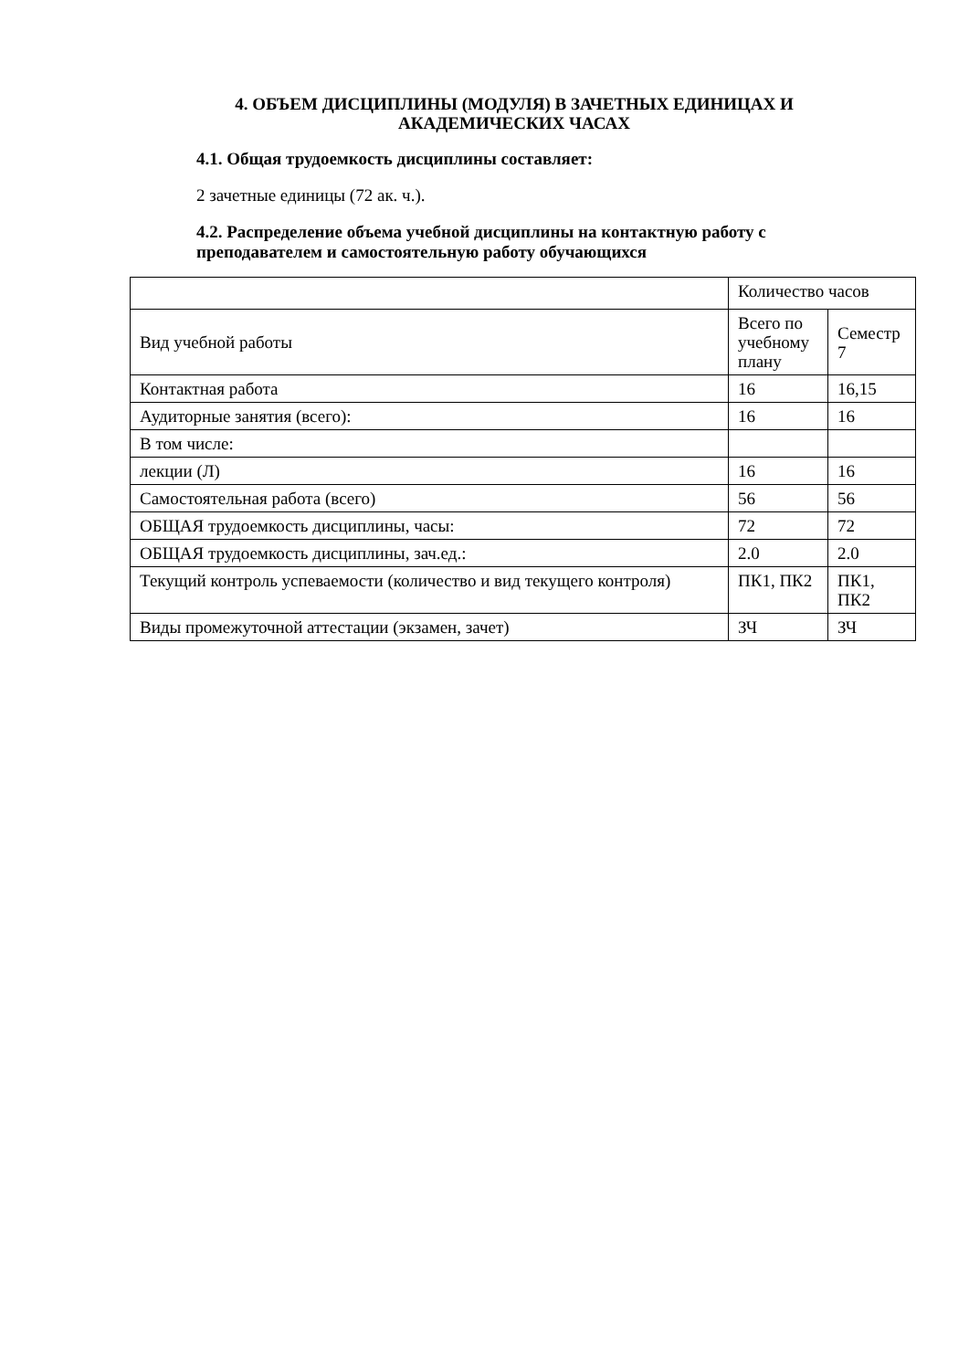4. ОБЪЕМ ДИСЦИПЛИНЫ (МОДУЛЯ) В ЗАЧЕТНЫХ ЕДИНИЦАХ И АКАДЕМИЧЕСКИХ ЧАСАХ
4.1. Общая трудоемкость дисциплины составляет:
2 зачетные единицы (72 ак. ч.).
4.2. Распределение объема учебной дисциплины на контактную работу с преподавателем и самостоятельную работу обучающихся
| | Количество часов | |
| Вид учебной работы | Всего по учебному плану | Семестр 7 |
| Контактная работа | 16 | 16,15 |
| Аудиторные занятия (всего): | 16 | 16 |
| В том числе: | | |
| лекции (Л) | 16 | 16 |
| Самостоятельная работа (всего) | 56 | 56 |
| ОБЩАЯ трудоемкость дисциплины, часы: | 72 | 72 |
| ОБЩАЯ трудоемкость дисциплины, зач.ед.: | 2.0 | 2.0 |
| Текущий контроль успеваемости (количество и вид текущего контроля) | ПК1, ПК2 | ПК1, ПК2 |
| Виды промежуточной аттестации (экзамен, зачет) | ЗЧ | ЗЧ |